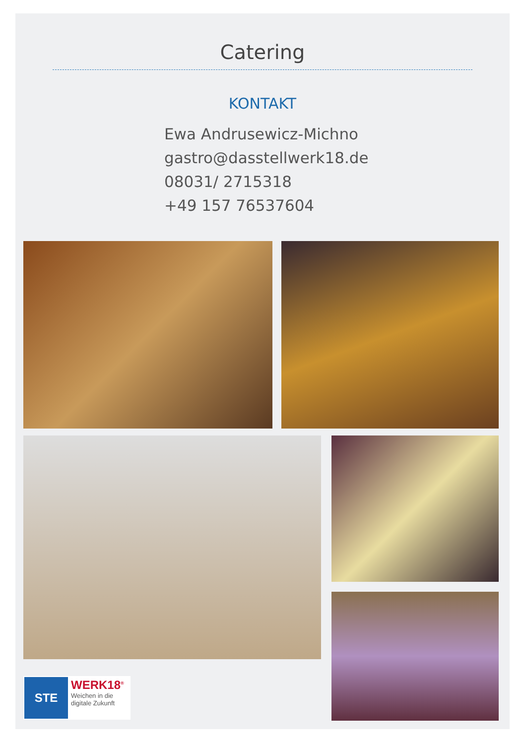Catering
KONTAKT
Ewa Andrusewicz-Michno
gastro@dasstellwerk18.de
08031/ 2715318
+49 157 76537604
STE WERK18<sup>®</sup>
Weichen in die
digitale Zukunft